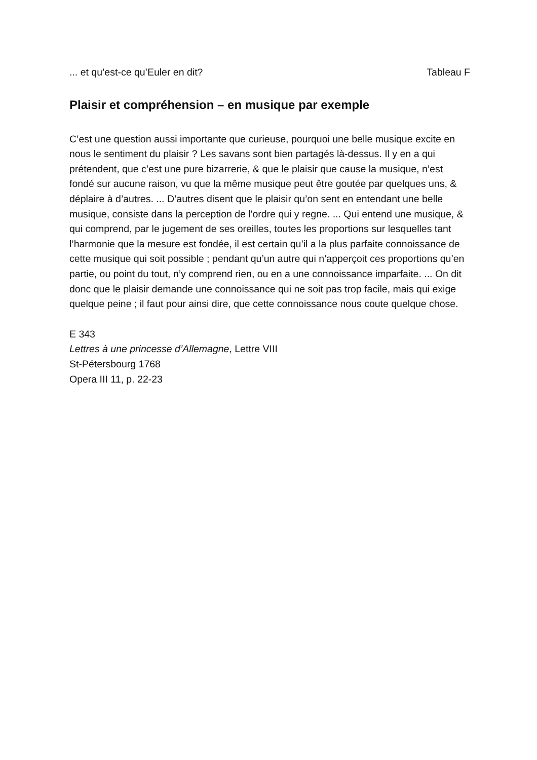... et qu’est-ce qu’Euler en dit? Tableau F
Plaisir et compréhension – en musique par exemple
C’est une question aussi importante que curieuse, pourquoi une belle musique excite en nous le sentiment du plaisir ? Les savans sont bien partagés là-dessus. Il y en a qui prétendent, que c’est une pure bizarrerie, & que le plaisir que cause la musique, n’est fondé sur aucune raison, vu que la même musique peut être goutée par quelques uns, & déplaire à d’autres. ... D’autres disent que le plaisir qu’on sent en entendant une belle musique, consiste dans la perception de l'ordre qui y regne. ... Qui entend une musique, & qui comprend, par le jugement de ses oreilles, toutes les proportions sur lesquelles tant l’harmonie que la mesure est fondée, il est certain qu’il a la plus parfaite connoissance de cette musique qui soit possible ; pendant qu’un autre qui n’apperçoit ces proportions qu’en partie, ou point du tout, n’y comprend rien, ou en a une connoissance imparfaite. ... On dit donc que le plaisir demande une connoissance qui ne soit pas trop facile, mais qui exige quelque peine ; il faut pour ainsi dire, que cette connoissance nous coute quelque chose.
E 343
Lettres à une princesse d’Allemagne, Lettre VIII
St-Pétersbourg 1768
Opera III 11, p. 22-23